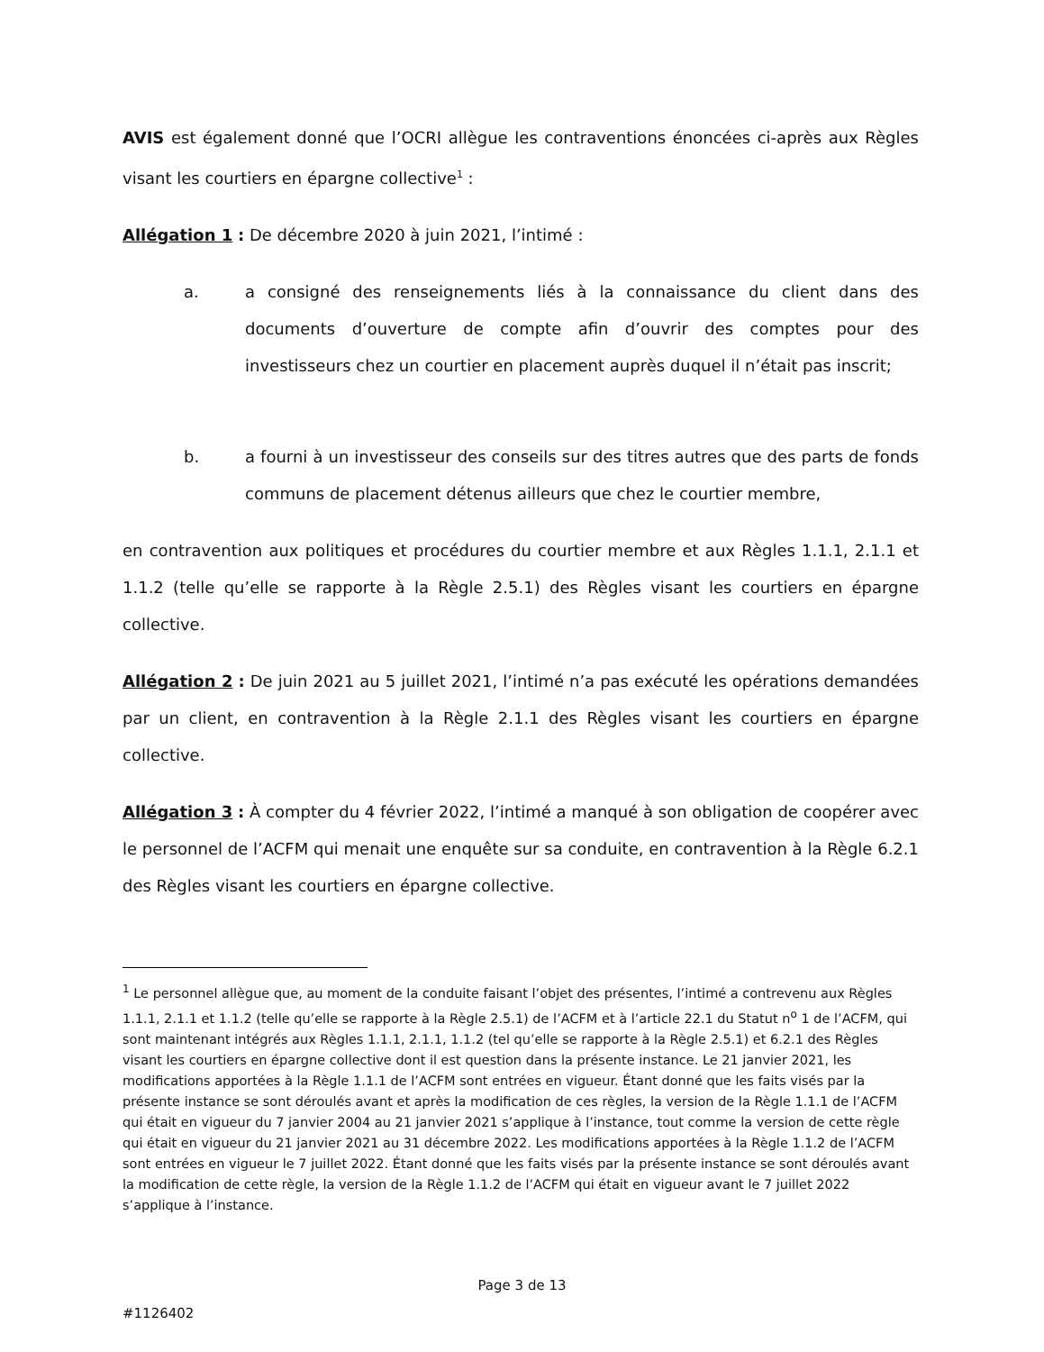AVIS est également donné que l’OCRI allègue les contraventions énoncées ci-après aux Règles visant les courtiers en épargne collective<sup>1</sup> :
Allégation 1 : De décembre 2020 à juin 2021, l’intimé :
a. a consigné des renseignements liés à la connaissance du client dans des documents d’ouverture de compte afin d’ouvrir des comptes pour des investisseurs chez un courtier en placement auprès duquel il n’était pas inscrit;
b. a fourni à un investisseur des conseils sur des titres autres que des parts de fonds communs de placement détenus ailleurs que chez le courtier membre,
en contravention aux politiques et procédures du courtier membre et aux Règles 1.1.1, 2.1.1 et 1.1.2 (telle qu’elle se rapporte à la Règle 2.5.1) des Règles visant les courtiers en épargne collective.
Allégation 2 : De juin 2021 au 5 juillet 2021, l’intimé n’a pas exécuté les opérations demandées par un client, en contravention à la Règle 2.1.1 des Règles visant les courtiers en épargne collective.
Allégation 3 : À compter du 4 février 2022, l’intimé a manqué à son obligation de coopérer avec le personnel de l’ACFM qui menait une enquête sur sa conduite, en contravention à la Règle 6.2.1 des Règles visant les courtiers en épargne collective.
<sup>1</sup> Le personnel allègue que, au moment de la conduite faisant l’objet des présentes, l’intimé a contrevenu aux Règles 1.1.1, 2.1.1 et 1.1.2 (telle qu’elle se rapporte à la Règle 2.5.1) de l’ACFM et à l’article 22.1 du Statut n<sup>o</sup> 1 de l’ACFM, qui sont maintenant intégrés aux Règles 1.1.1, 2.1.1, 1.1.2 (tel qu’elle se rapporte à la Règle 2.5.1) et 6.2.1 des Règles visant les courtiers en épargne collective dont il est question dans la présente instance. Le 21 janvier 2021, les modifications apportées à la Règle 1.1.1 de l’ACFM sont entrées en vigueur. Étant donné que les faits visés par la présente instance se sont déroulés avant et après la modification de ces règles, la version de la Règle 1.1.1 de l’ACFM qui était en vigueur du 7 janvier 2004 au 21 janvier 2021 s’applique à l’instance, tout comme la version de cette règle qui était en vigueur du 21 janvier 2021 au 31 décembre 2022. Les modifications apportées à la Règle 1.1.2 de l’ACFM sont entrées en vigueur le 7 juillet 2022. Étant donné que les faits visés par la présente instance se sont déroulés avant la modification de cette règle, la version de la Règle 1.1.2 de l’ACFM qui était en vigueur avant le 7 juillet 2022 s’applique à l’instance.
Page 3 de 13
#1126402